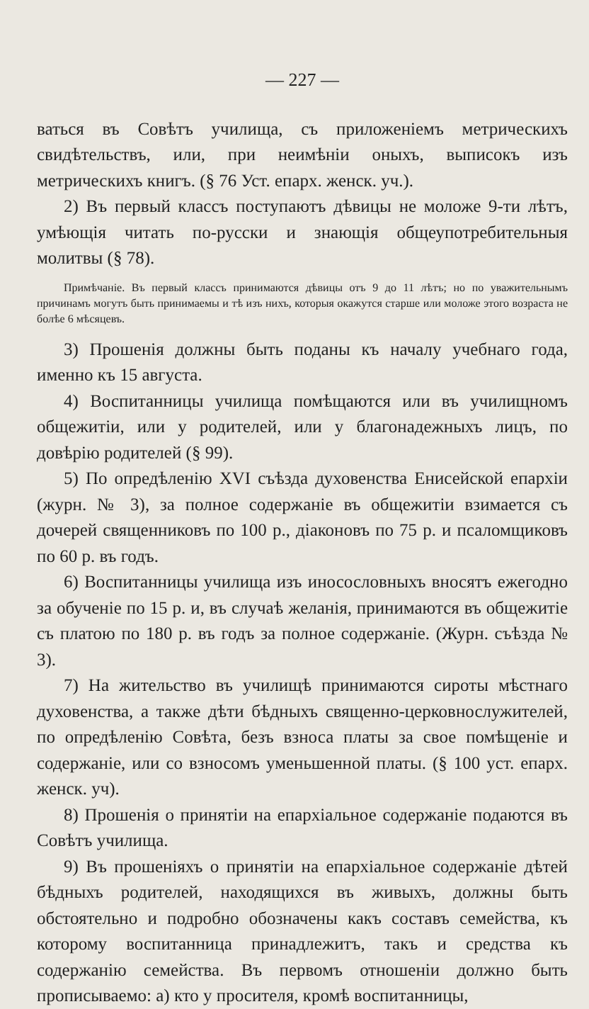— 227 —
ваться въ Совѣтъ училища, съ приложеніемъ метрическихъ свидѣтельствъ, или, при неимѣніи оныхъ, выписокъ изъ метрическихъ книгъ. (§ 76 Уст. епарх. женск. уч.).
2) Въ первый классъ поступаютъ дѣвицы не моложе 9-ти лѣтъ, умѣющія читать по-русски и знающія общеупотребительныя молитвы (§ 78).
Примѣчаніе. Въ первый классъ принимаются дѣвицы отъ 9 до 11 лѣтъ; но по уважительнымъ причинамъ могутъ быть принимаемы и тѣ изъ нихъ, которыя окажутся старше или моложе этого возраста не болѣе 6 мѣсяцевъ.
3) Прошенія должны быть поданы къ началу учебнаго года, именно къ 15 августа.
4) Воспитанницы училища помѣщаются или въ училищномъ общежитіи, или у родителей, или у благонадежныхъ лицъ, по довѣрію родителей (§ 99).
5) По опредѣленію XVI съѣзда духовенства Енисейской епархіи (журн. № 3), за полное содержаніе въ общежитіи взимается съ дочерей священниковъ по 100 р., діаконовъ по 75 р. и псаломщиковъ по 60 р. въ годъ.
6) Воспитанницы училища изъ иносословныхъ вносятъ ежегодно за обученіе по 15 р. и, въ случаѣ желанія, принимаются въ общежитіе съ платою по 180 р. въ годъ за полное содержаніе. (Журн. съѣзда № 3).
7) На жительство въ училищѣ принимаются сироты мѣстнаго духовенства, а также дѣти бѣдныхъ священно-церковнослужителей, по опредѣленію Совѣта, безъ взноса платы за свое помѣщеніе и содержаніе, или со взносомъ уменьшенной платы. (§ 100 уст. епарх. женск. уч).
8) Прошенія о принятіи на епархіальное содержаніе подаются въ Совѣтъ училища.
9) Въ прошеніяхъ о принятіи на епархіальное содержаніе дѣтей бѣдныхъ родителей, находящихся въ живыхъ, должны быть обстоятельно и подробно обозначены какъ составъ семейства, къ которому воспитанница принадлежитъ, такъ и средства къ содержанію семейства. Въ первомъ отношеніи должно быть прописываемо: а) кто у просителя, кромѣ воспитанницы,